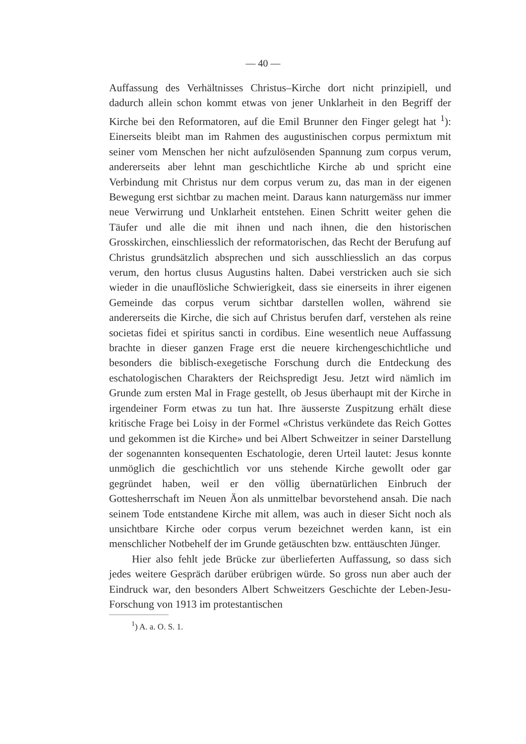— 40 —
Auffassung des Verhältnisses Christus–Kirche dort nicht prinzipiell, und dadurch allein schon kommt etwas von jener Unklarheit in den Begriff der Kirche bei den Reformatoren, auf die Emil Brunner den Finger gelegt hat <sup>1</sup>): Einerseits bleibt man im Rahmen des augustinischen corpus permixtum mit seiner vom Menschen her nicht aufzulösenden Spannung zum corpus verum, andererseits aber lehnt man geschichtliche Kirche ab und spricht eine Verbindung mit Christus nur dem corpus verum zu, das man in der eigenen Bewegung erst sichtbar zu machen meint. Daraus kann naturgemäss nur immer neue Verwirrung und Unklarheit entstehen. Einen Schritt weiter gehen die Täufer und alle die mit ihnen und nach ihnen, die den historischen Grosskirchen, einschliesslich der reformatorischen, das Recht der Berufung auf Christus grundsätzlich absprechen und sich ausschliesslich an das corpus verum, den hortus clusus Augustins halten. Dabei verstricken auch sie sich wieder in die unauflösliche Schwierigkeit, dass sie einerseits in ihrer eigenen Gemeinde das corpus verum sichtbar darstellen wollen, während sie andererseits die Kirche, die sich auf Christus berufen darf, verstehen als reine societas fidei et spiritus sancti in cordibus. Eine wesentlich neue Auffassung brachte in dieser ganzen Frage erst die neuere kirchengeschichtliche und besonders die biblisch-exegetische Forschung durch die Entdeckung des eschatologischen Charakters der Reichspredigt Jesu. Jetzt wird nämlich im Grunde zum ersten Mal in Frage gestellt, ob Jesus überhaupt mit der Kirche in irgendeiner Form etwas zu tun hat. Ihre äusserste Zuspitzung erhält diese kritische Frage bei Loisy in der Formel «Christus verkündete das Reich Gottes und gekommen ist die Kirche» und bei Albert Schweitzer in seiner Darstellung der sogenannten konsequenten Eschatologie, deren Urteil lautet: Jesus konnte unmöglich die geschichtlich vor uns stehende Kirche gewollt oder gar gegründet haben, weil er den völlig übernatürlichen Einbruch der Gottesherrschaft im Neuen Äon als unmittelbar bevorstehend ansah. Die nach seinem Tode entstandene Kirche mit allem, was auch in dieser Sicht noch als unsichtbare Kirche oder corpus verum bezeichnet werden kann, ist ein menschlicher Notbehelf der im Grunde getäuschten bzw. enttäuschten Jünger.
Hier also fehlt jede Brücke zur überlieferten Auffassung, so dass sich jedes weitere Gespräch darüber erübrigen würde. So gross nun aber auch der Eindruck war, den besonders Albert Schweitzers Geschichte der Leben-Jesu-Forschung von 1913 im protestantischen
<sup>1</sup>) A. a. O. S. 1.